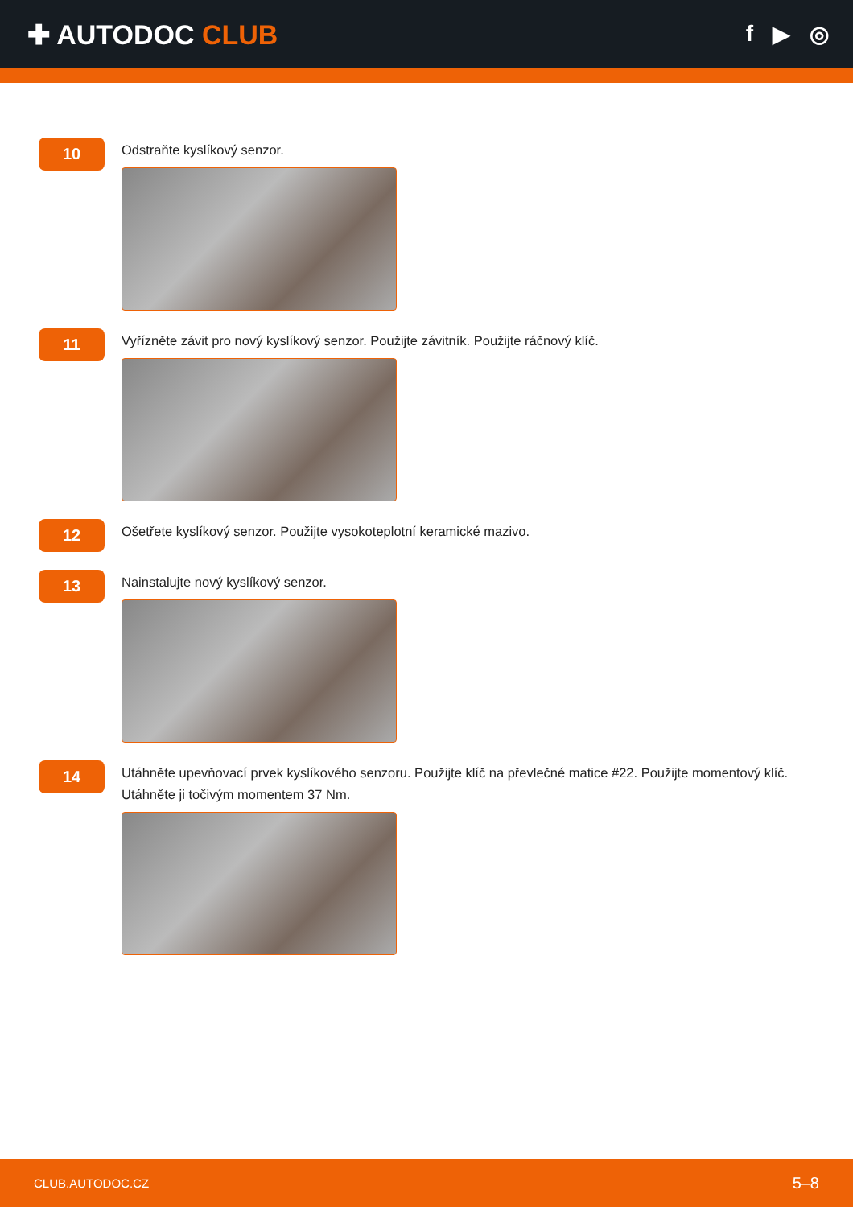✚ AUTODOC CLUB
f ▶ ◎
10
Odstraňte kyslíkový senzor.
11
Vyřízněte závit pro nový kyslíkový senzor. Použijte závitník. Použijte ráčnový klíč.
12
Ošetřete kyslíkový senzor. Použijte vysokoteplotní keramické mazivo.
13
Nainstalujte nový kyslíkový senzor.
14
Utáhněte upevňovací prvek kyslíkového senzoru. Použijte klíč na převlečné matice #22. Použijte momentový klíč.
Utáhněte ji točivým momentem 37 Nm.
CLUB.AUTODOC.CZ 5–8